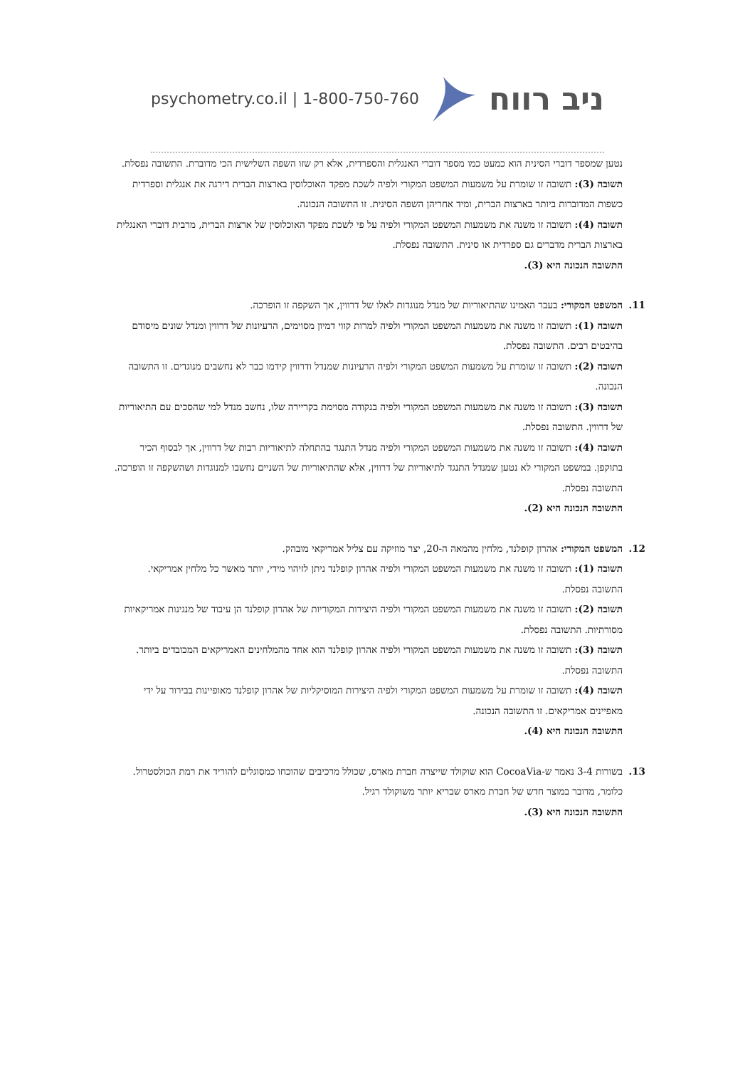psychometry.co.il | 1-800-750-760 ניב רווח
נטען שמספר דוברי הסינית הוא כמעט כמו מספר דוברי האנגלית והספרדית, אלא רק שזו השפה השלישית הכי מדוברת. התשובה נפסלת.
תשובה (3): תשובה זו שומרת על משמעות המשפט המקורי ולפיה לשכת מפקד האוכלוסין בארצות הברית דירגה את אנגלית וספרדית כשפות המדוברות ביותר בארצות הברית, ומיד אחריהן השפה הסינית. זו התשובה הנכונה.
תשובה (4): תשובה זו משנה את משמעות המשפט המקורי ולפיה על פי לשכת מפקד האוכלוסין של ארצות הברית, מרבית דוברי האנגלית בארצות הברית מדברים גם ספרדית או סינית. התשובה נפסלת.
התשובה הנכונה היא (3).
11.
המשפט המקורי: בעבר האמינו שהתיאוריות של מנדל מנוגדות לאלו של דרווין, אך השקפה זו הופרכה.
תשובה (1): תשובה זו משנה את משמעות המשפט המקורי ולפיה למרות קווי דמיון מסוימים, הרעיונות של דרווין ומנדל שונים מיסודם בהיבטים רבים. התשובה נפסלת.
תשובה (2): תשובה זו שומרת על משמעות המשפט המקורי ולפיה הרעיונות שמנדל ודרווין קידמו כבר לא נחשבים מנוגדים. זו התשובה הנכונה.
תשובה (3): תשובה זו משנה את משמעות המשפט המקורי ולפיה בנקודה מסוימת בקריירה שלו, נחשב מנדל למי שהסכים עם התיאוריות של דרווין. התשובה נפסלת.
תשובה (4): תשובה זו משנה את משמעות המשפט המקורי ולפיה מנדל התנגד בהתחלה לתיאוריות רבות של דרווין, אך לבסוף הכיר בתוקפן. במשפט המקורי לא נטען שמנדל התנגד לתיאוריות של דרווין, אלא שהתיאוריות של השניים נחשבו למנוגדות ושהשקפה זו הופרכה. התשובה נפסלת.
התשובה הנכונה היא (2).
12.
המשפט המקורי: אהרון קופלנד, מלחין מהמאה ה-20, יצר מוזיקה עם צליל אמריקאי מובהק.
תשובה (1): תשובה זו משנה את משמעות המשפט המקורי ולפיה אהרון קופלנד ניתן לזיהוי מידי, יותר מאשר כל מלחין אמריקאי. התשובה נפסלת.
תשובה (2): תשובה זו משנה את משמעות המשפט המקורי ולפיה היצירות המקוריות של אהרון קופלנד הן עיבוד של מנגינות אמריקאיות מסורתיות. התשובה נפסלת.
תשובה (3): תשובה זו משנה את משמעות המשפט המקורי ולפיה אהרון קופלנד הוא אחד מהמלחינים האמריקאים המכובדים ביותר. התשובה נפסלת.
תשובה (4): תשובה זו שומרת על משמעות המשפט המקורי ולפיה היצירות המוסיקליות של אהרון קופלנד מאופיינות בבירור על ידי מאפיינים אמריקאים. זו התשובה הנכונה.
התשובה הנכונה היא (4).
13.
בשורות 3-4 נאמר ש-CocoaVia הוא שוקולד שייצרה חברת מארס, שכולל מרכיבים שהוכחו כמסוגלים להוריד את רמת הכולסטרול. כלומר, מדובר במוצר חדש של חברת מארס שבריא יותר משוקולד רגיל.
התשובה הנכונה היא (3).